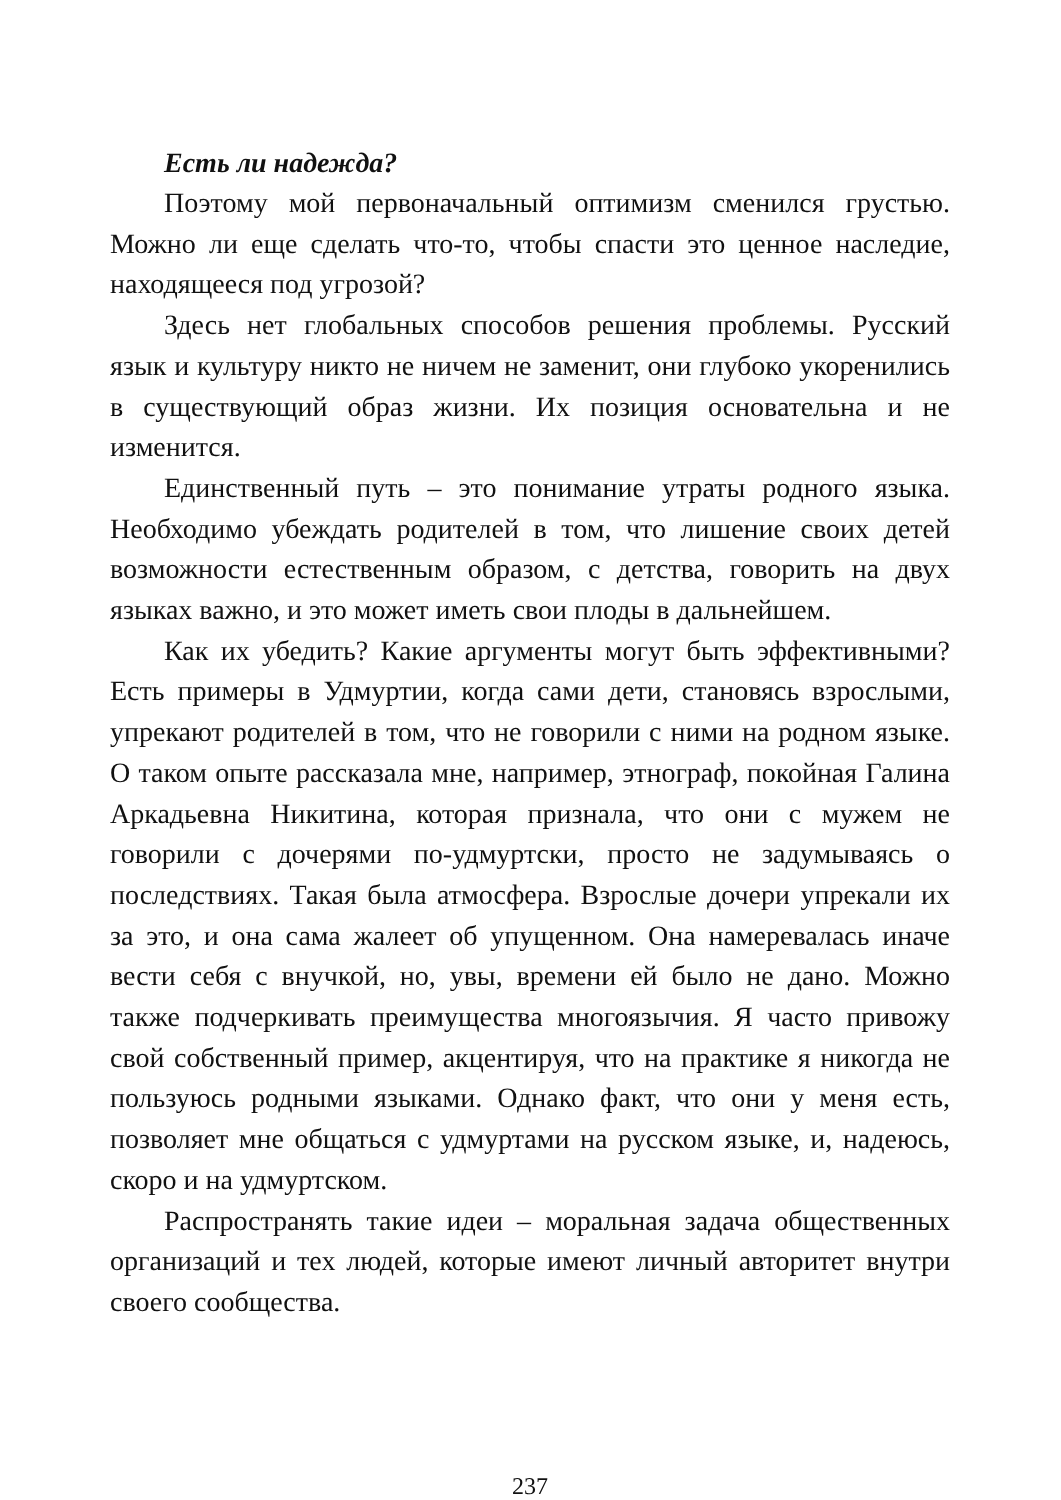Есть ли надежда?
Поэтому мой первоначальный оптимизм сменился грустью. Можно ли еще сделать что-то, чтобы спасти это ценное наследие, находящееся под угрозой?
Здесь нет глобальных способов решения проблемы. Русский язык и культуру никто не ничем не заменит, они глубоко укоренились в существующий образ жизни. Их позиция основательна и не изменится.
Единственный путь – это понимание утраты родного языка. Необходимо убеждать родителей в том, что лишение своих детей возможности естественным образом, с детства, говорить на двух языках важно, и это может иметь свои плоды в дальнейшем.
Как их убедить? Какие аргументы могут быть эффективными? Есть примеры в Удмуртии, когда сами дети, становясь взрослыми, упрекают родителей в том, что не говорили с ними на родном языке. О таком опыте рассказала мне, например, этнограф, покойная Галина Аркадьевна Никитина, которая признала, что они с мужем не говорили с дочерями по-удмуртски, просто не задумываясь о последствиях. Такая была атмосфера. Взрослые дочери упрекали их за это, и она сама жалеет об упущенном. Она намеревалась иначе вести себя с внучкой, но, увы, времени ей было не дано. Можно также подчеркивать преимущества многоязычия. Я часто привожу свой собственный пример, акцентируя, что на практике я никогда не пользуюсь родными языками. Однако факт, что они у меня есть, позволяет мне общаться с удмуртами на русском языке, и, надеюсь, скоро и на удмуртском.
Распространять такие идеи – моральная задача общественных организаций и тех людей, которые имеют личный авторитет внутри своего сообщества.
237